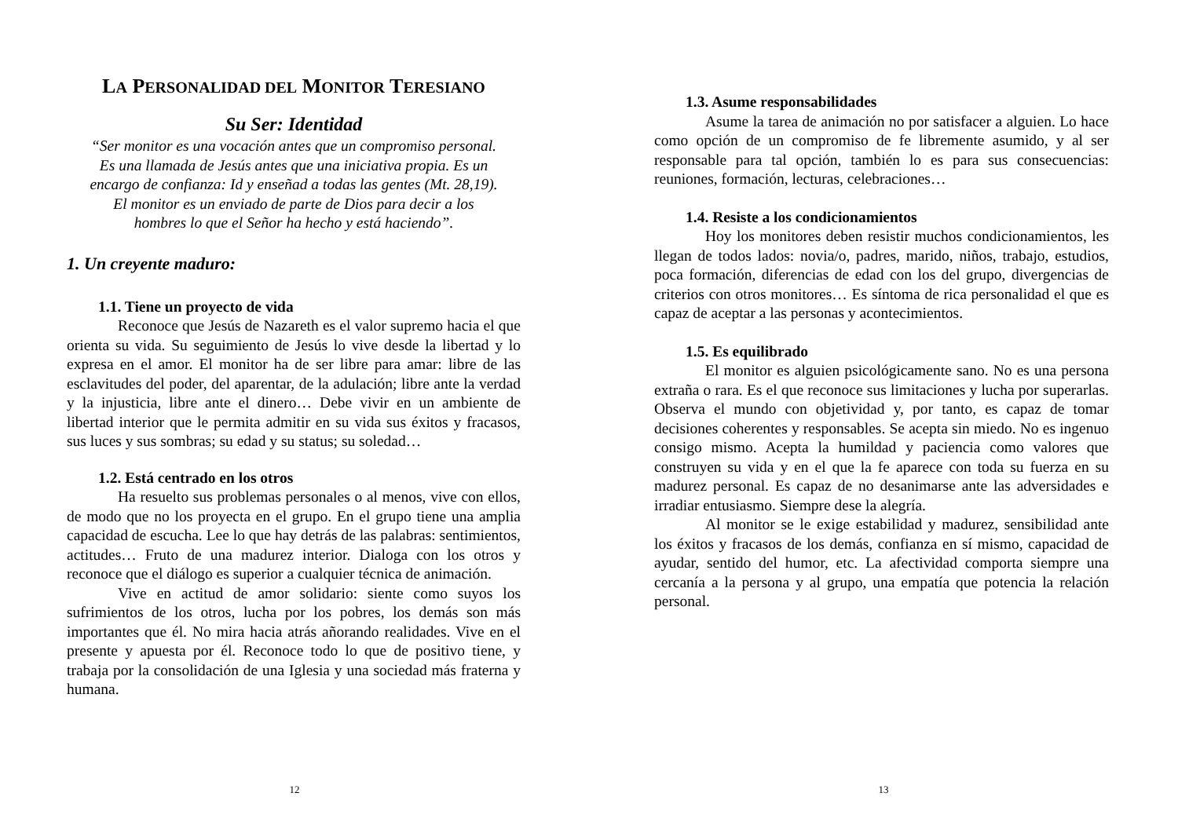LA PERSONALIDAD DEL MONITOR TERESIANO
Su Ser: Identidad
“Ser monitor es una vocación antes que un compromiso personal.
Es una llamada de Jesús antes que una iniciativa propia. Es un
encargo de confianza: Id y enseñad a todas las gentes (Mt. 28,19).
El monitor es un enviado de parte de Dios para decir a los
hombres lo que el Señor ha hecho y está haciendo”.
1. Un creyente maduro:
1.1. Tiene un proyecto de vida
Reconoce que Jesús de Nazareth es el valor supremo hacia el que orienta su vida. Su seguimiento de Jesús lo vive desde la libertad y lo expresa en el amor. El monitor ha de ser libre para amar: libre de las esclavitudes del poder, del aparentar, de la adulación; libre ante la verdad y la injusticia, libre ante el dinero… Debe vivir en un ambiente de libertad interior que le permita admitir en su vida sus éxitos y fracasos, sus luces y sus sombras; su edad y su status; su soledad…
1.2. Está centrado en los otros
Ha resuelto sus problemas personales o al menos, vive con ellos, de modo que no los proyecta en el grupo. En el grupo tiene una amplia capacidad de escucha. Lee lo que hay detrás de las palabras: sentimientos, actitudes… Fruto de una madurez interior. Dialoga con los otros y reconoce que el diálogo es superior a cualquier técnica de animación.
Vive en actitud de amor solidario: siente como suyos los sufrimientos de los otros, lucha por los pobres, los demás son más importantes que él. No mira hacia atrás añorando realidades. Vive en el presente y apuesta por él. Reconoce todo lo que de positivo tiene, y trabaja por la consolidación de una Iglesia y una sociedad más fraterna y humana.
12
1.3. Asume responsabilidades
Asume la tarea de animación no por satisfacer a alguien. Lo hace como opción de un compromiso de fe libremente asumido, y al ser responsable para tal opción, también lo es para sus consecuencias: reuniones, formación, lecturas, celebraciones…
1.4. Resiste a los condicionamientos
Hoy los monitores deben resistir muchos condicionamientos, les llegan de todos lados: novia/o, padres, marido, niños, trabajo, estudios, poca formación, diferencias de edad con los del grupo, divergencias de criterios con otros monitores… Es síntoma de rica personalidad el que es capaz de aceptar a las personas y acontecimientos.
1.5. Es equilibrado
El monitor es alguien psicológicamente sano. No es una persona extraña o rara. Es el que reconoce sus limitaciones y lucha por superarlas. Observa el mundo con objetividad y, por tanto, es capaz de tomar decisiones coherentes y responsables. Se acepta sin miedo. No es ingenuo consigo mismo. Acepta la humildad y paciencia como valores que construyen su vida y en el que la fe aparece con toda su fuerza en su madurez personal. Es capaz de no desanimarse ante las adversidades e irradiar entusiasmo. Siempre dese la alegría.
Al monitor se le exige estabilidad y madurez, sensibilidad ante los éxitos y fracasos de los demás, confianza en sí mismo, capacidad de ayudar, sentido del humor, etc. La afectividad comporta siempre una cercanía a la persona y al grupo, una empatía que potencia la relación personal.
13